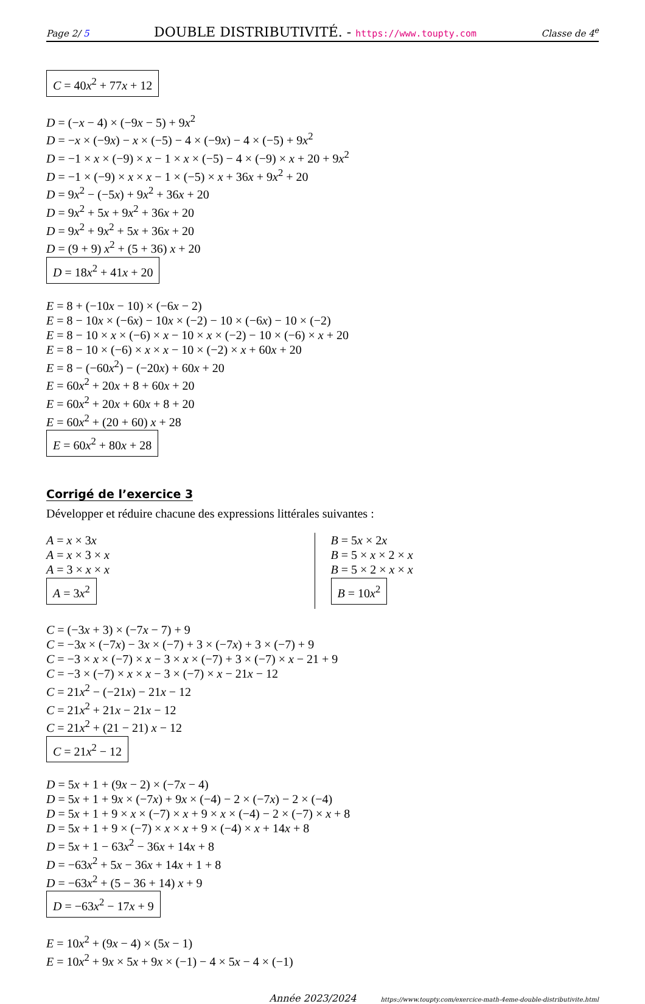Page 2/ 5 DOUBLE DISTRIBUTIVITÉ. - https://www.toupty.com Classe de 4<sup>e</sup>
C = 40x<sup>2</sup> + 77x + 12
D = (−x − 4) × (−9x − 5) + 9x<sup>2</sup>
D = −x × (−9x) − x × (−5) − 4 × (−9x) − 4 × (−5) + 9x<sup>2</sup>
D = −1 × x × (−9) × x − 1 × x × (−5) − 4 × (−9) × x + 20 + 9x<sup>2</sup>
D = −1 × (−9) × x × x − 1 × (−5) × x + 36x + 9x<sup>2</sup> + 20
D = 9x<sup>2</sup> − (−5x) + 9x<sup>2</sup> + 36x + 20
D = 9x<sup>2</sup> + 5x + 9x<sup>2</sup> + 36x + 20
D = 9x<sup>2</sup> + 9x<sup>2</sup> + 5x + 36x + 20
D = (9 + 9) x<sup>2</sup> + (5 + 36) x + 20
D = 18x<sup>2</sup> + 41x + 20
E = 8 + (−10x − 10) × (−6x − 2)
E = 8 − 10x × (−6x) − 10x × (−2) − 10 × (−6x) − 10 × (−2)
E = 8 − 10 × x × (−6) × x − 10 × x × (−2) − 10 × (−6) × x + 20
E = 8 − 10 × (−6) × x × x − 10 × (−2) × x + 60x + 20
E = 8 − (−60x<sup>2</sup>) − (−20x) + 60x + 20
E = 60x<sup>2</sup> + 20x + 8 + 60x + 20
E = 60x<sup>2</sup> + 20x + 60x + 8 + 20
E = 60x<sup>2</sup> + (20 + 60) x + 28
E = 60x<sup>2</sup> + 80x + 28
Corrigé de l’exercice 3
Développer et réduire chacune des expressions littérales suivantes :
A = x × 3x
A = x × 3 × x
A = 3 × x × x
A = 3x<sup>2</sup>
B = 5x × 2x
B = 5 × x × 2 × x
B = 5 × 2 × x × x
B = 10x<sup>2</sup>
C = (−3x + 3) × (−7x − 7) + 9
C = −3x × (−7x) − 3x × (−7) + 3 × (−7x) + 3 × (−7) + 9
C = −3 × x × (−7) × x − 3 × x × (−7) + 3 × (−7) × x − 21 + 9
C = −3 × (−7) × x × x − 3 × (−7) × x − 21x − 12
C = 21x<sup>2</sup> − (−21x) − 21x − 12
C = 21x<sup>2</sup> + 21x − 21x − 12
C = 21x<sup>2</sup> + (21 − 21) x − 12
C = 21x<sup>2</sup> − 12
D = 5x + 1 + (9x − 2) × (−7x − 4)
D = 5x + 1 + 9x × (−7x) + 9x × (−4) − 2 × (−7x) − 2 × (−4)
D = 5x + 1 + 9 × x × (−7) × x + 9 × x × (−4) − 2 × (−7) × x + 8
D = 5x + 1 + 9 × (−7) × x × x + 9 × (−4) × x + 14x + 8
D = 5x + 1 − 63x<sup>2</sup> − 36x + 14x + 8
D = −63x<sup>2</sup> + 5x − 36x + 14x + 1 + 8
D = −63x<sup>2</sup> + (5 − 36 + 14) x + 9
D = −63x<sup>2</sup> − 17x + 9
E = 10x<sup>2</sup> + (9x − 4) × (5x − 1)
E = 10x<sup>2</sup> + 9x × 5x + 9x × (−1) − 4 × 5x − 4 × (−1)
Année 2023/2024 https://www.toupty.com/exercice-math-4eme-double-distributivite.html